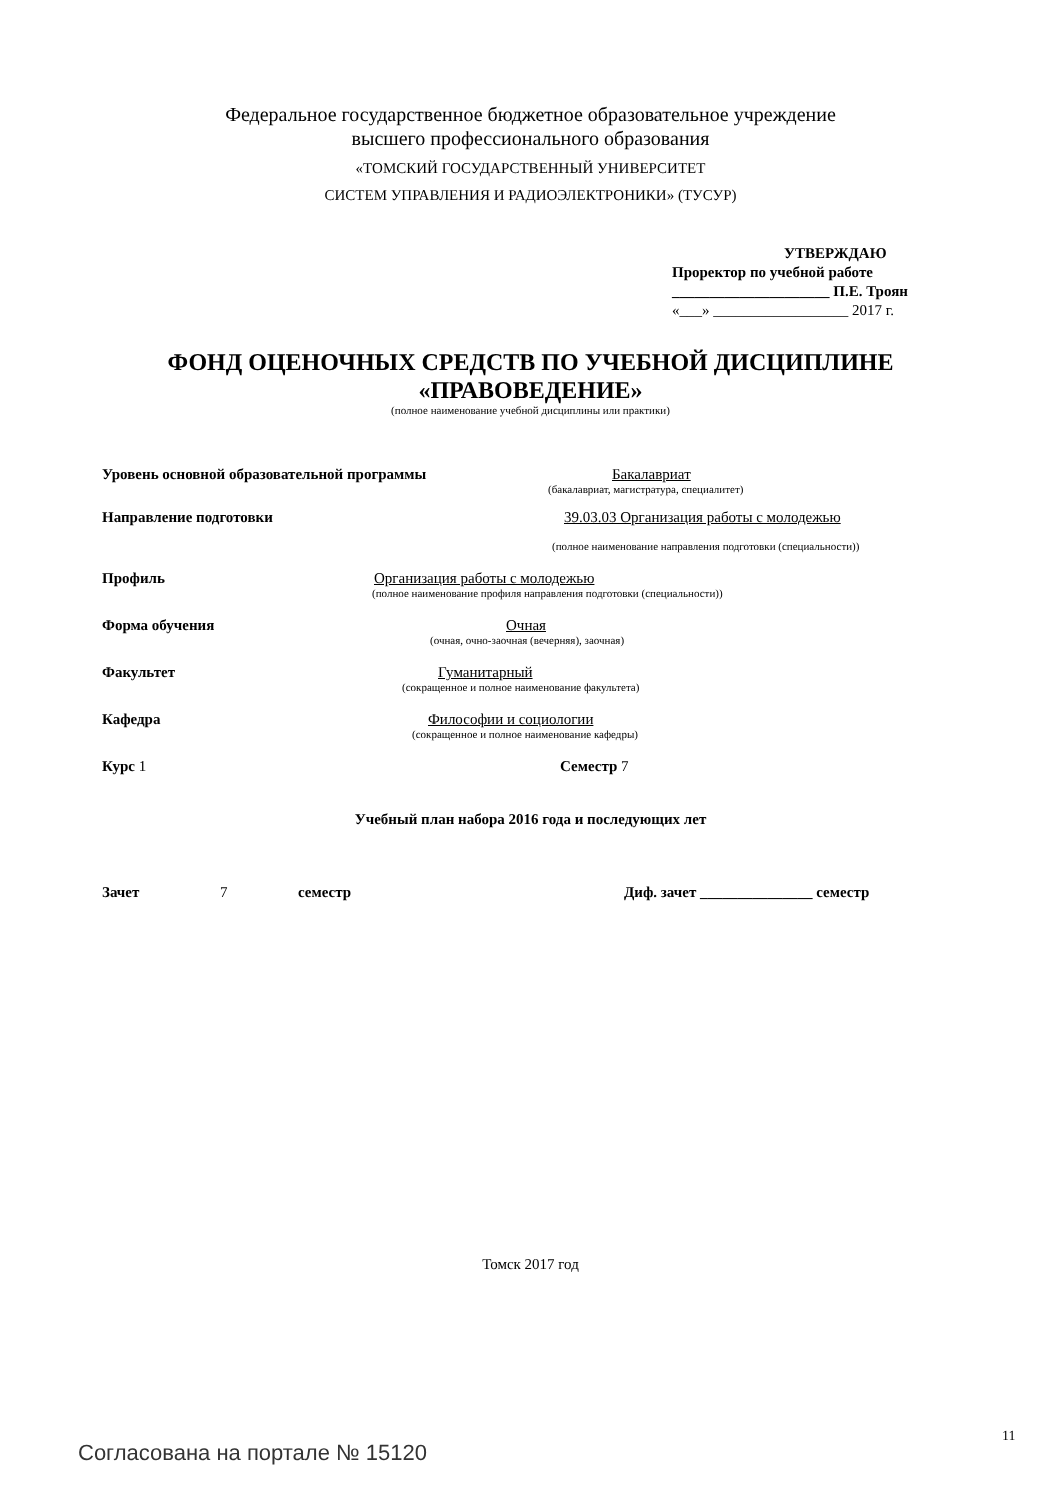Федеральное государственное бюджетное образовательное учреждение
высшего профессионального образования
«ТОМСКИЙ ГОСУДАРСТВЕННЫЙ УНИВЕРСИТЕТ
СИСТЕМ УПРАВЛЕНИЯ И РАДИОЭЛЕКТРОНИКИ» (ТУСУР)
УТВЕРЖДАЮ
Проректор по учебной работе
_____________________ П.Е. Троян
«___» __________________ 2017 г.
ФОНД ОЦЕНОЧНЫХ СРЕДСТВ ПО УЧЕБНОЙ ДИСЦИПЛИНЕ
«ПРАВОВЕДЕНИЕ»
(полное наименование учебной дисциплины или практики)
Уровень основной образовательной программы Бакалавриат
(бакалавриат, магистратура, специалитет)
Направление подготовки 39.03.03 Организация работы с молодежью
(полное наименование направления подготовки (специальности))
Профиль Организация работы с молодежью
(полное наименование профиля направления подготовки (специальности))
Форма обучения Очная
(очная, очно-заочная (вечерняя), заочная)
Факультет Гуманитарный
(сокращенное и полное наименование факультета)
Кафедра Философии и социологии
(сокращенное и полное наименование кафедры)
Курс 1 Семестр 7
Учебный план набора 2016 года и последующих лет
Зачет 7 семестр Диф. зачет _______________ семестр
Томск 2017 год
11
Согласована на портале № 15120